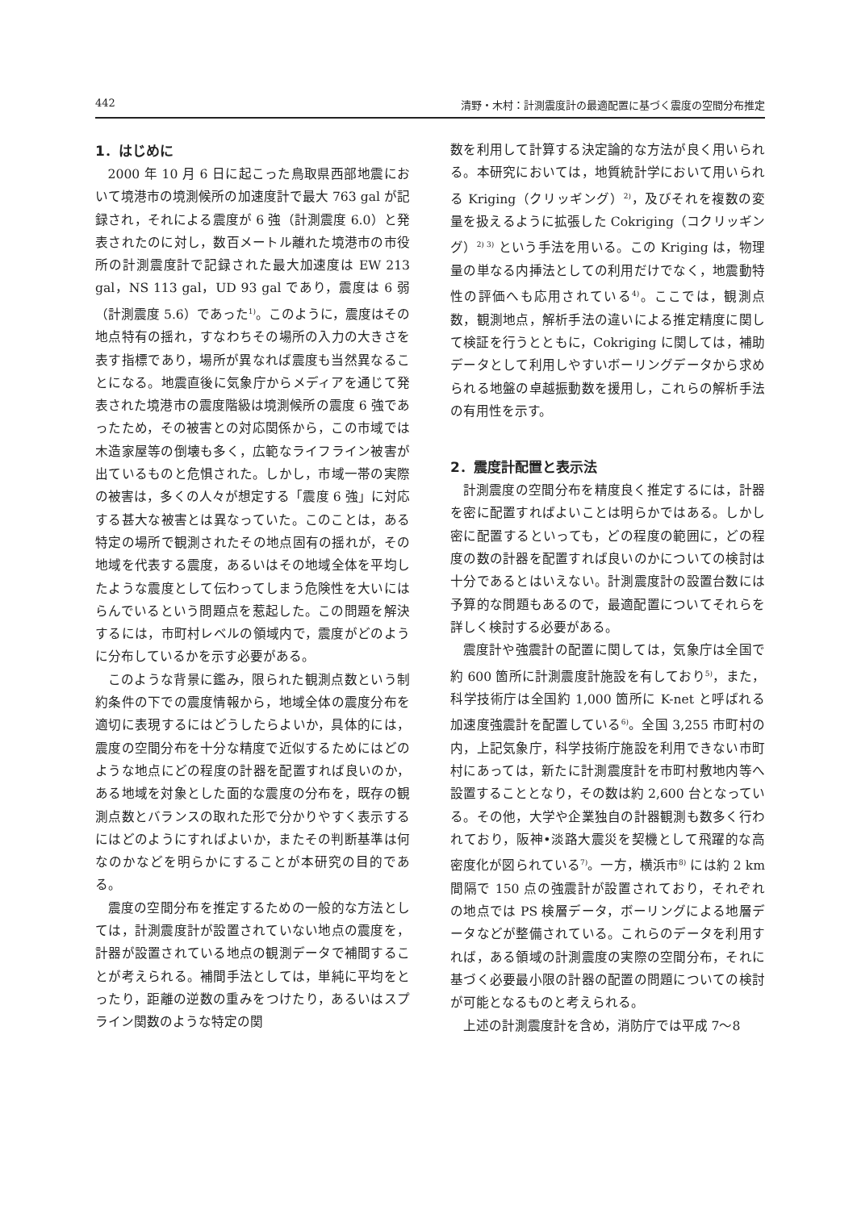442 清野・木村：計測震度計の最適配置に基づく震度の空間分布推定
1．はじめに
2000 年 10 月 6 日に起こった鳥取県西部地震において境港市の境測候所の加速度計で最大 763 gal が記録され，それによる震度が 6 強（計測震度 6.0）と発表されたのに対し，数百メートル離れた境港市の市役所の計測震度計で記録された最大加速度は EW 213 gal，NS 113 gal，UD 93 gal であり，震度は 6 弱（計測震度 5.6）であった<sup>1)</sup>。このように，震度はその地点特有の揺れ，すなわちその場所の入力の大きさを表す指標であり，場所が異なれば震度も当然異なることになる。地震直後に気象庁からメディアを通じて発表された境港市の震度階級は境測候所の震度 6 強であったため，その被害との対応関係から，この市域では木造家屋等の倒壊も多く，広範なライフライン被害が出ているものと危惧された。しかし，市域一帯の実際の被害は，多くの人々が想定する「震度 6 強」に対応する甚大な被害とは異なっていた。このことは，ある特定の場所で観測されたその地点固有の揺れが，その地域を代表する震度，あるいはその地域全体を平均したような震度として伝わってしまう危険性を大いにはらんでいるという問題点を惹起した。この問題を解決するには，市町村レベルの領域内で，震度がどのように分布しているかを示す必要がある。
このような背景に鑑み，限られた観測点数という制約条件の下での震度情報から，地域全体の震度分布を適切に表現するにはどうしたらよいか，具体的には，震度の空間分布を十分な精度で近似するためにはどのような地点にどの程度の計器を配置すれば良いのか，ある地域を対象とした面的な震度の分布を，既存の観測点数とバランスの取れた形で分かりやすく表示するにはどのようにすればよいか，またその判断基準は何なのかなどを明らかにすることが本研究の目的である。
震度の空間分布を推定するための一般的な方法としては，計測震度計が設置されていない地点の震度を，計器が設置されている地点の観測データで補間することが考えられる。補間手法としては，単純に平均をとったり，距離の逆数の重みをつけたり，あるいはスプライン関数のような特定の関
数を利用して計算する決定論的な方法が良く用いられる。本研究においては，地質統計学において用いられる Kriging（クリッギング）<sup>2)</sup>，及びそれを複数の変量を扱えるように拡張した Cokriging（コクリッギング）<sup>2) 3)</sup> という手法を用いる。この Kriging は，物理量の単なる内挿法としての利用だけでなく，地震動特性の評価へも応用されている<sup>4)</sup>。ここでは，観測点数，観測地点，解析手法の違いによる推定精度に関して検証を行うとともに，Cokriging に関しては，補助データとして利用しやすいボーリングデータから求められる地盤の卓越振動数を援用し，これらの解析手法の有用性を示す。
2．震度計配置と表示法
計測震度の空間分布を精度良く推定するには，計器を密に配置すればよいことは明らかではある。しかし密に配置するといっても，どの程度の範囲に，どの程度の数の計器を配置すれば良いのかについての検討は十分であるとはいえない。計測震度計の設置台数には予算的な問題もあるので，最適配置についてそれらを詳しく検討する必要がある。
震度計や強震計の配置に関しては，気象庁は全国で約 600 箇所に計測震度計施設を有しており<sup>5)</sup>，また，科学技術庁は全国約 1,000 箇所に K-net と呼ばれる加速度強震計を配置している<sup>6)</sup>。全国 3,255 市町村の内，上記気象庁，科学技術庁施設を利用できない市町村にあっては，新たに計測震度計を市町村敷地内等へ設置することとなり，その数は約 2,600 台となっている。その他，大学や企業独自の計器観測も数多く行われており，阪神•淡路大震災を契機として飛躍的な高密度化が図られている<sup>7)</sup>。一方，横浜市<sup>8)</sup> には約 2 km 間隔で 150 点の強震計が設置されており，それぞれの地点では PS 検層データ，ボーリングによる地層データなどが整備されている。これらのデータを利用すれば，ある領域の計測震度の実際の空間分布，それに基づく必要最小限の計器の配置の問題についての検討が可能となるものと考えられる。
上述の計測震度計を含め，消防庁では平成 7〜8